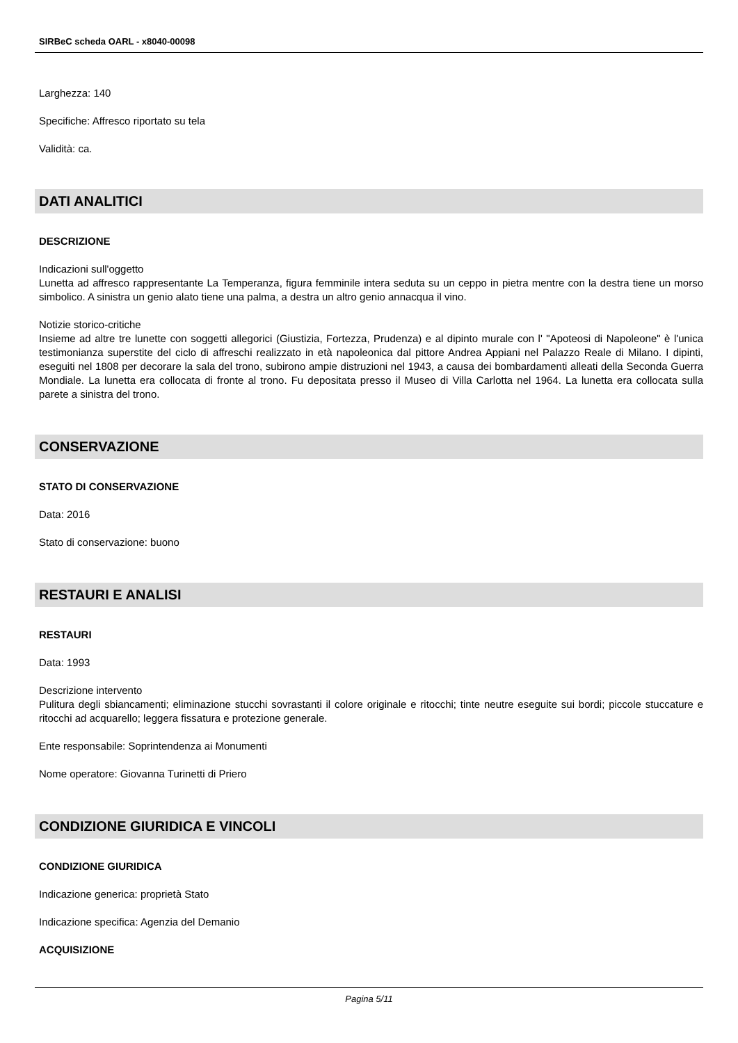SIRBeC scheda OARL - x8040-00098
Larghezza: 140
Specifiche: Affresco riportato su tela
Validità: ca.
DATI ANALITICI
DESCRIZIONE
Indicazioni sull'oggetto
Lunetta ad affresco rappresentante La Temperanza, figura femminile intera seduta su un ceppo in pietra mentre con la destra tiene un morso simbolico. A sinistra un genio alato tiene una palma, a destra un altro genio annacqua il vino.
Notizie storico-critiche
Insieme ad altre tre lunette con soggetti allegorici (Giustizia, Fortezza, Prudenza) e al dipinto murale con l' "Apoteosi di Napoleone" è l'unica testimonianza superstite del ciclo di affreschi realizzato in età napoleonica dal pittore Andrea Appiani nel Palazzo Reale di Milano. I dipinti, eseguiti nel 1808 per decorare la sala del trono, subirono ampie distruzioni nel 1943, a causa dei bombardamenti alleati della Seconda Guerra Mondiale. La lunetta era collocata di fronte al trono. Fu depositata presso il Museo di Villa Carlotta nel 1964. La lunetta era collocata sulla parete a sinistra del trono.
CONSERVAZIONE
STATO DI CONSERVAZIONE
Data: 2016
Stato di conservazione: buono
RESTAURI E ANALISI
RESTAURI
Data: 1993
Descrizione intervento
Pulitura degli sbiancamenti; eliminazione stucchi sovrastanti il colore originale e ritocchi; tinte neutre eseguite sui bordi; piccole stuccature e ritocchi ad acquarello; leggera fissatura e protezione generale.
Ente responsabile: Soprintendenza ai Monumenti
Nome operatore: Giovanna Turinetti di Priero
CONDIZIONE GIURIDICA E VINCOLI
CONDIZIONE GIURIDICA
Indicazione generica: proprietà Stato
Indicazione specifica: Agenzia del Demanio
ACQUISIZIONE
Pagina 5/11